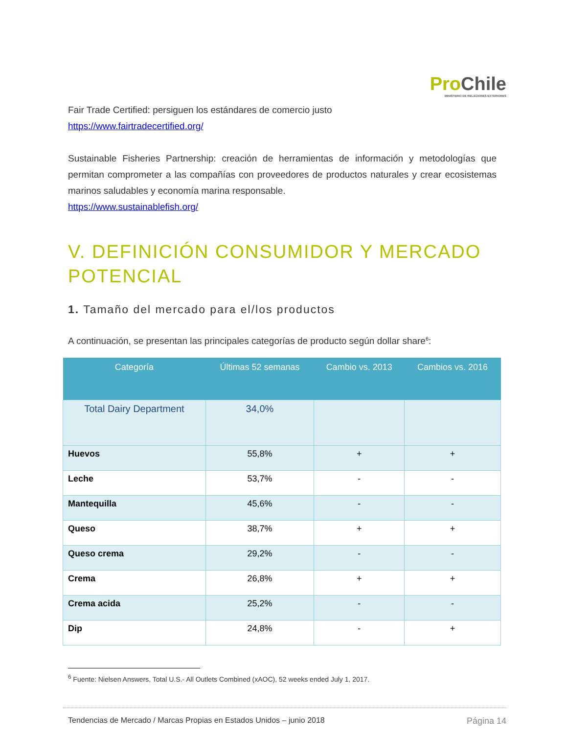ProChile
MINISTERIO DE RELACIONES EXTERIORES
Fair Trade Certified: persiguen los estándares de comercio justo
https://www.fairtradecertified.org/
Sustainable Fisheries Partnership: creación de herramientas de información y metodologías que permitan comprometer a las compañías con proveedores de productos naturales y crear ecosistemas marinos saludables y economía marina responsable.
https://www.sustainablefish.org/
V. DEFINICIÓN CONSUMIDOR Y MERCADO POTENCIAL
1. Tamaño del mercado para el/los productos
A continuación, se presentan las principales categorías de producto según dollar share<sup>6</sup>:
| Categoría | Últimas 52 semanas | Cambio vs. 2013 | Cambios vs. 2016 |
| --- | --- | --- | --- |
| Total Dairy Department | 34,0% | | |
| Huevos | 55,8% | + | + |
| Leche | 53,7% | - | - |
| Mantequilla | 45,6% | - | - |
| Queso | 38,7% | + | + |
| Queso crema | 29,2% | - | - |
| Crema | 26,8% | + | + |
| Crema acida | 25,2% | - | - |
| Dip | 24,8% | - | + |
<sup>6</sup> Fuente: Nielsen Answers, Total U.S.- All Outlets Combined (xAOC), 52 weeks ended July 1, 2017.
Tendencias de Mercado / Marcas Propias en Estados Unidos – junio 2018 Página 14